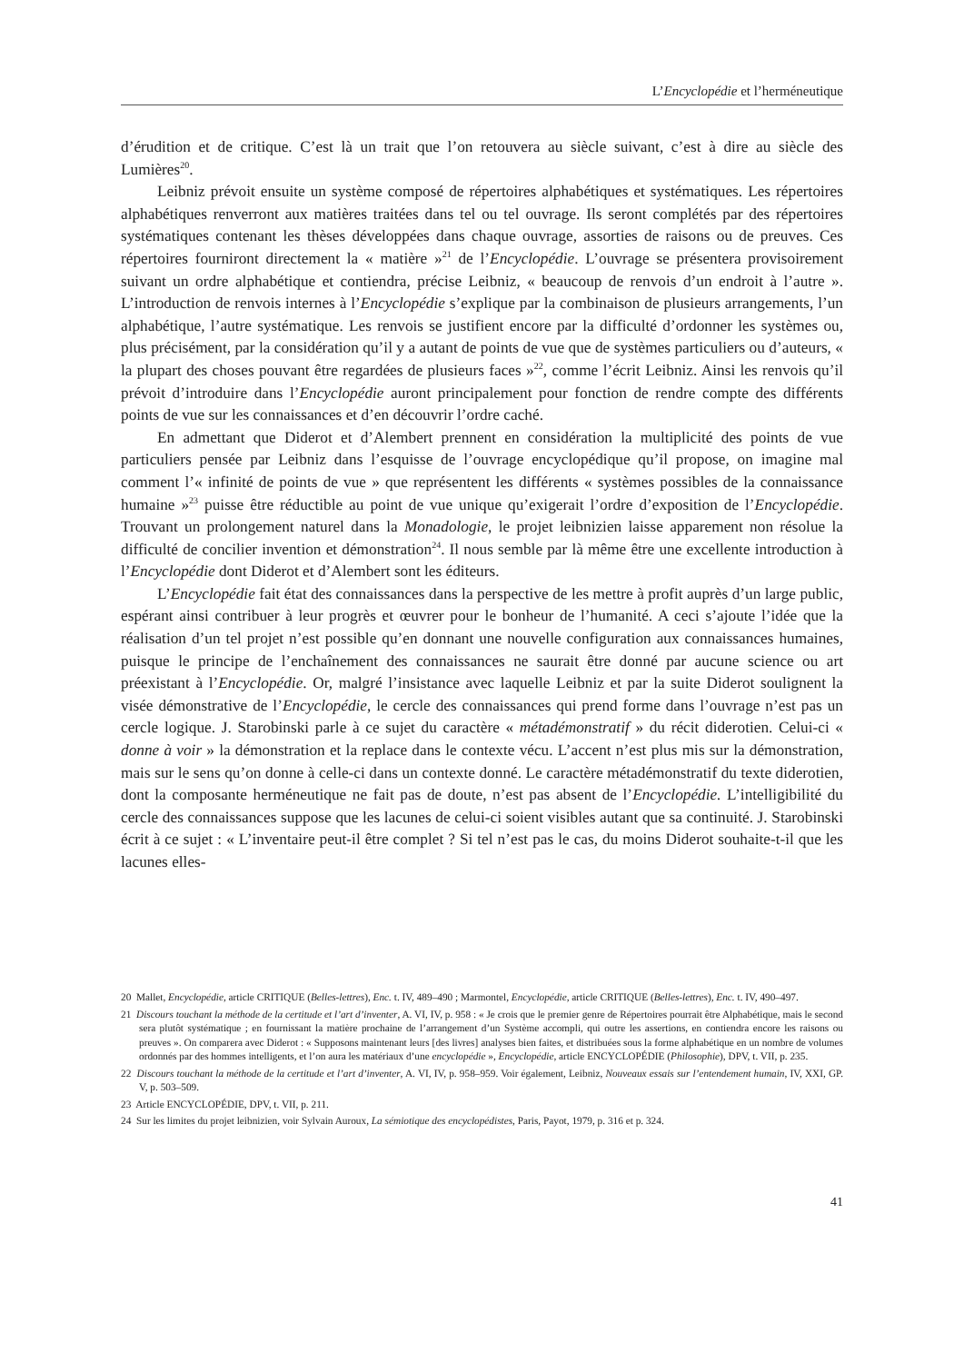L’Encyclopédie et l’herméneutique
d’érudition et de critique. C’est là un trait que l’on retouvera au siècle suivant, c’est à dire au siècle des Lumières<sup>20</sup>.
Leibniz prévoit ensuite un système composé de répertoires alphabétiques et systématiques. Les répertoires alphabétiques renverront aux matières traitées dans tel ou tel ouvrage. Ils seront complétés par des répertoires systématiques contenant les thèses développées dans chaque ouvrage, assorties de raisons ou de preuves. Ces répertoires fourniront directement la « matière »<sup>21</sup> de l’Encyclopédie. L’ouvrage se présentera provisoirement suivant un ordre alphabétique et contiendra, précise Leibniz, « beaucoup de renvois d’un endroit à l’autre ». L’introduction de renvois internes à l’Encyclopédie s’explique par la combinaison de plusieurs arrangements, l’un alphabétique, l’autre systématique. Les renvois se justifient encore par la difficulté d’ordonner les systèmes ou, plus précisément, par la considération qu’il y a autant de points de vue que de systèmes particuliers ou d’auteurs, « la plupart des choses pouvant être regardées de plusieurs faces »<sup>22</sup>, comme l’écrit Leibniz. Ainsi les renvois qu’il prévoit d’introduire dans l’Encyclopédie auront principalement pour fonction de rendre compte des différents points de vue sur les connaissances et d’en découvrir l’ordre caché.
En admettant que Diderot et d’Alembert prennent en considération la multiplicité des points de vue particuliers pensée par Leibniz dans l’esquisse de l’ouvrage encyclopédique qu’il propose, on imagine mal comment l’« infinité de points de vue » que représentent les différents « systèmes possibles de la connaissance humaine »<sup>23</sup> puisse être réductible au point de vue unique qu’exigerait l’ordre d’exposition de l’Encyclopédie. Trouvant un prolongement naturel dans la Monadologie, le projet leibnizien laisse apparement non résolue la difficulté de concilier invention et démonstration<sup>24</sup>. Il nous semble par là même être une excellente introduction à l’Encyclopédie dont Diderot et d’Alembert sont les éditeurs.
L’Encyclopédie fait état des connaissances dans la perspective de les mettre à profit auprès d’un large public, espérant ainsi contribuer à leur progrès et œuvrer pour le bonheur de l’humanité. A ceci s’ajoute l’idée que la réalisation d’un tel projet n’est possible qu’en donnant une nouvelle configuration aux connaissances humaines, puisque le principe de l’enchaînement des connaissances ne saurait être donné par aucune science ou art préexistant à l’Encyclopédie. Or, malgré l’insistance avec laquelle Leibniz et par la suite Diderot soulignent la visée démonstrative de l’Encyclopédie, le cercle des connaissances qui prend forme dans l’ouvrage n’est pas un cercle logique. J. Starobinski parle à ce sujet du caractère « métadémonstratif » du récit diderotien. Celui-ci « donne à voir » la démonstration et la replace dans le contexte vécu. L’accent n’est plus mis sur la démonstration, mais sur le sens qu’on donne à celle-ci dans un contexte donné. Le caractère métadémonstratif du texte diderotien, dont la composante herméneutique ne fait pas de doute, n’est pas absent de l’Encyclopédie. L’intelligibilité du cercle des connaissances suppose que les lacunes de celui-ci soient visibles autant que sa continuité. J. Starobinski écrit à ce sujet : « L’inventaire peut-il être complet ? Si tel n’est pas le cas, du moins Diderot souhaite-t-il que les lacunes elles-
20 Mallet, Encyclopédie, article CRITIQUE (Belles-lettres), Enc. t. IV, 489–490 ; Marmontel, Encyclopédie, article CRITIQUE (Belles-lettres), Enc. t. IV, 490–497.
21 Discours touchant la méthode de la certitude et l’art d’inventer, A. VI, IV, p. 958 : « Je crois que le premier genre de Répertoires pourrait être Alphabétique, mais le second sera plutôt systématique ; en fournissant la matière prochaine de l’arrangement d’un Système accompli, qui outre les assertions, en contiendra encore les raisons ou preuves ». On comparera avec Diderot : « Supposons maintenant leurs [des livres] analyses bien faites, et distribuées sous la forme alphabétique en un nombre de volumes ordonnés par des hommes intelligents, et l’on aura les matériaux d’une encyclopédie », Encyclopédie, article ENCYCLOPÉDIE (Philosophie), DPV, t. VII, p. 235.
22 Discours touchant la méthode de la certitude et l’art d’inventer, A. VI, IV, p. 958–959. Voir également, Leibniz, Nouveaux essais sur l’entendement humain, IV, XXI, GP. V, p. 503–509.
23 Article ENCYCLOPÉDIE, DPV, t. VII, p. 211.
24 Sur les limites du projet leibnizien, voir Sylvain Auroux, La sémiotique des encyclopédistes, Paris, Payot, 1979, p. 316 et p. 324.
41